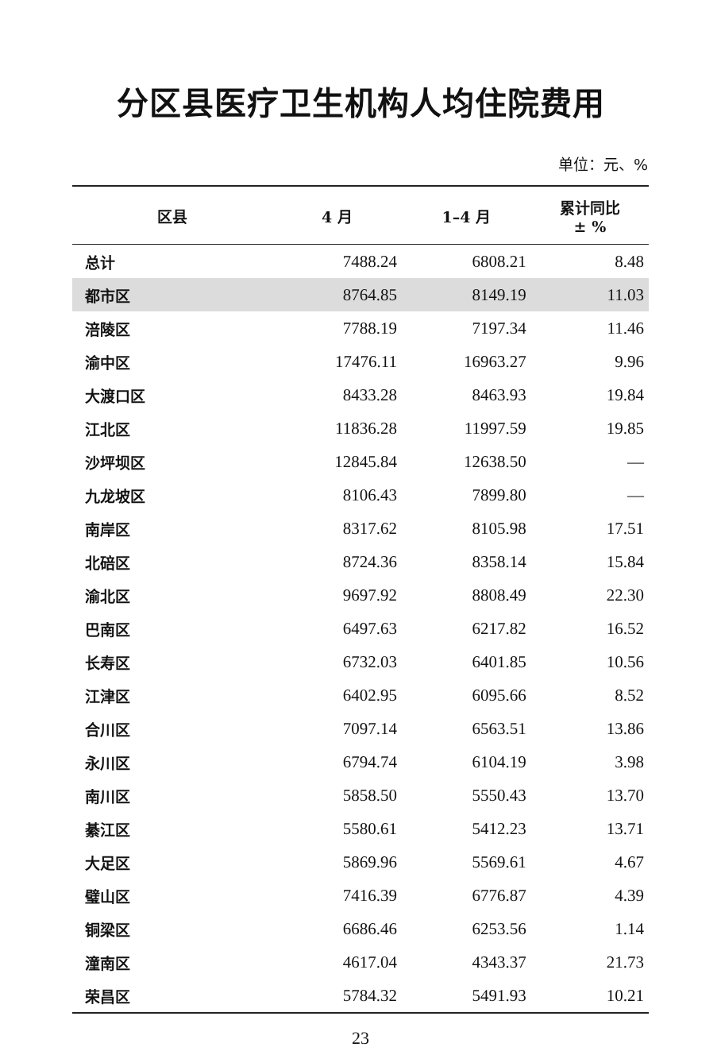分区县医疗卫生机构人均住院费用
单位：元、%
| 区县 | 4 月 | 1–4 月 | 累计同比 ± % |
| --- | --- | --- | --- |
| 总计 | 7488.24 | 6808.21 | 8.48 |
| 都市区 | 8764.85 | 8149.19 | 11.03 |
| 涪陵区 | 7788.19 | 7197.34 | 11.46 |
| 渝中区 | 17476.11 | 16963.27 | 9.96 |
| 大渡口区 | 8433.28 | 8463.93 | 19.84 |
| 江北区 | 11836.28 | 11997.59 | 19.85 |
| 沙坪坝区 | 12845.84 | 12638.50 | — |
| 九龙坡区 | 8106.43 | 7899.80 | — |
| 南岸区 | 8317.62 | 8105.98 | 17.51 |
| 北碚区 | 8724.36 | 8358.14 | 15.84 |
| 渝北区 | 9697.92 | 8808.49 | 22.30 |
| 巴南区 | 6497.63 | 6217.82 | 16.52 |
| 长寿区 | 6732.03 | 6401.85 | 10.56 |
| 江津区 | 6402.95 | 6095.66 | 8.52 |
| 合川区 | 7097.14 | 6563.51 | 13.86 |
| 永川区 | 6794.74 | 6104.19 | 3.98 |
| 南川区 | 5858.50 | 5550.43 | 13.70 |
| 綦江区 | 5580.61 | 5412.23 | 13.71 |
| 大足区 | 5869.96 | 5569.61 | 4.67 |
| 璧山区 | 7416.39 | 6776.87 | 4.39 |
| 铜梁区 | 6686.46 | 6253.56 | 1.14 |
| 潼南区 | 4617.04 | 4343.37 | 21.73 |
| 荣昌区 | 5784.32 | 5491.93 | 10.21 |
23